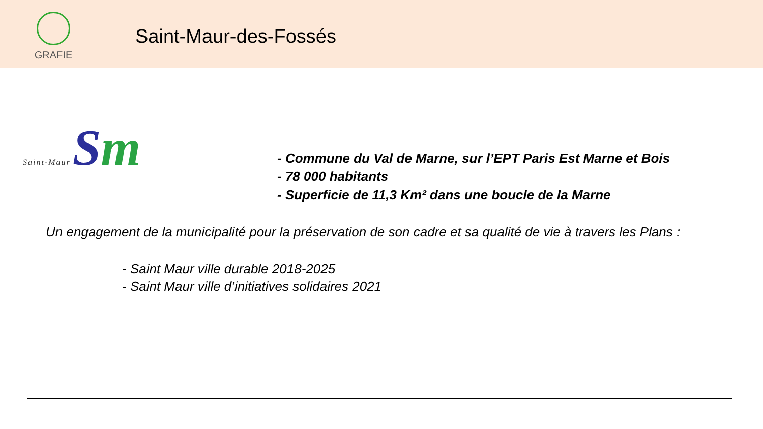GRAFIE
Saint-Maur-des-Fossés
Saint-Maur Sm
- Commune du Val de Marne, sur l’EPT Paris Est Marne et Bois
- 78 000 habitants
- Superficie de 11,3 Km² dans une boucle de la Marne
Un engagement de la municipalité pour la préservation de son cadre et sa qualité de vie à travers les Plans :
- Saint Maur ville durable 2018-2025
- Saint Maur ville d’initiatives solidaires 2021